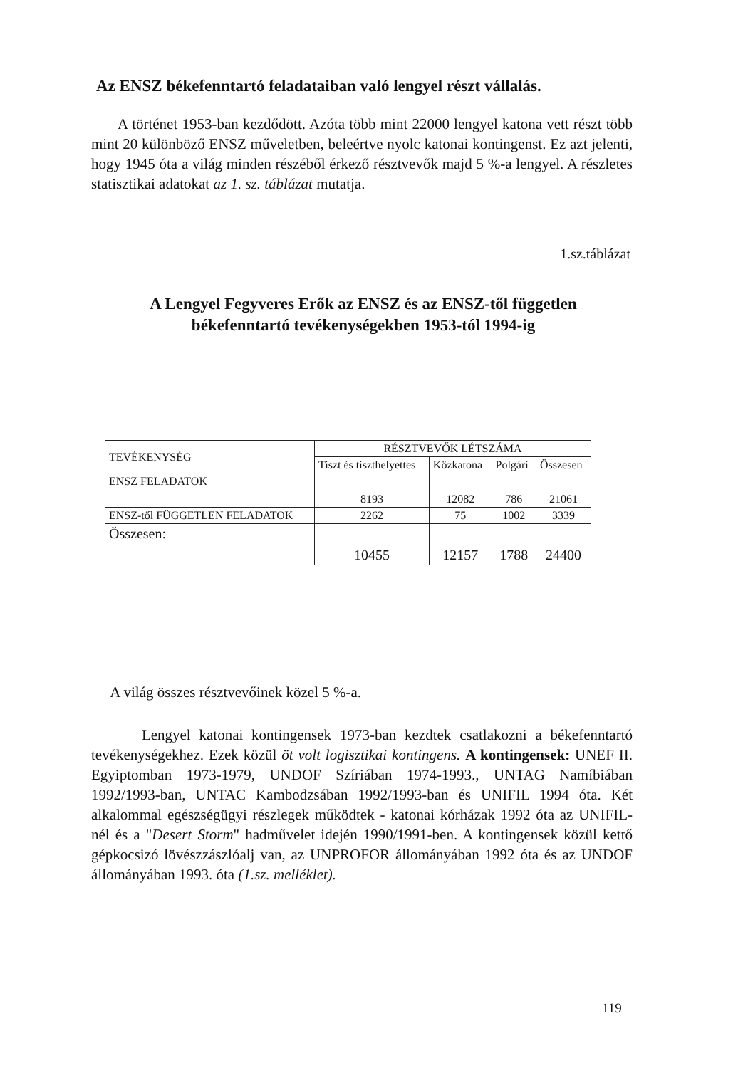Az ENSZ békefenntartó feladataiban való lengyel részt vállalás.
A történet 1953-ban kezdődött. Azóta több mint 22000 lengyel katona vett részt több mint 20 különböző ENSZ műveletben, beleértve nyolc katonai kontingenst. Ez azt jelenti, hogy 1945 óta a világ minden részéből érkező résztvevők majd 5 %-a lengyel. A részletes statisztikai adatokat az 1. sz. táblázat mutatja.
1.sz.táblázat
A Lengyel Fegyveres Erők az ENSZ és az ENSZ-től független békefenntartó tevékenységekben 1953-tól 1994-ig
| TEVÉKENYSÉG | RÉSZTVEVŐK LÉTSZÁMA | | | |
| --- | --- | --- | --- | --- |
| | Tiszt és tiszthelyettes | Közkatona | Polgári | Összesen |
| ENSZ FELADATOK | 8193 | 12082 | 786 | 21061 |
| ENSZ-től FÜGGETLEN FELADATOK | 2262 | 75 | 1002 | 3339 |
| Összesen: | 10455 | 12157 | 1788 | 24400 |
A világ összes résztvevőinek közel 5 %-a.
Lengyel katonai kontingensek 1973-ban kezdtek csatlakozni a békefenntartó tevékenységekhez. Ezek közül öt volt logisztikai kontingens. A kontingensek: UNEF II. Egyiptomban 1973-1979, UNDOF Szíriában 1974-1993., UNTAG Namíbiában 1992/1993-ban, UNTAC Kambodzsában 1992/1993-ban és UNIFIL 1994 óta. Két alkalommal egészségügyi részlegek működtek - katonai kórházak 1992 óta az UNIFIL-nél és a "Desert Storm" hadművelet idején 1990/1991-ben. A kontingensek közül kettő gépkocsizó lövészzászlóalj van, az UNPROFOR állományában 1992 óta és az UNDOF állományában 1993. óta (1.sz. melléklet).
119